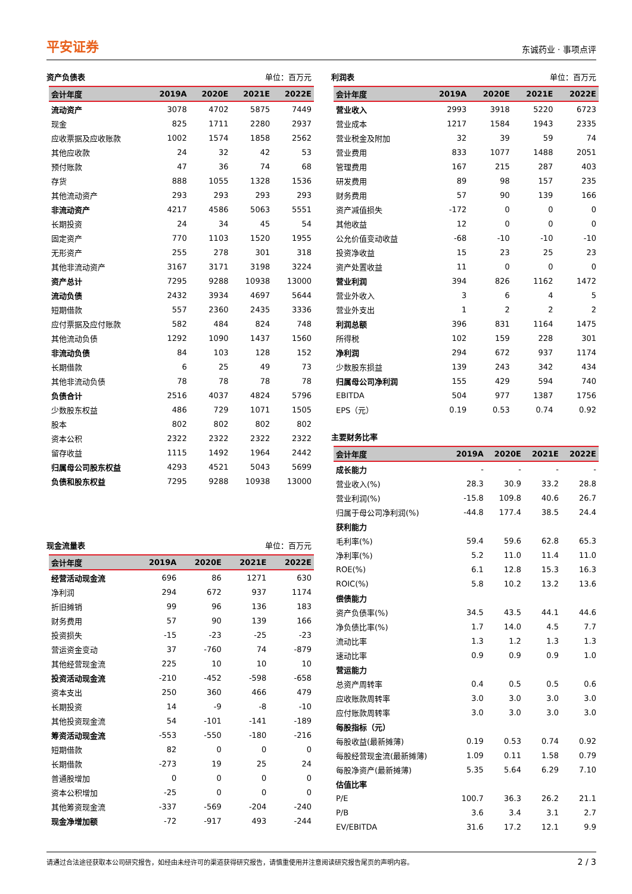平安证券 东诚药业 · 事项点评
资产负债表 单位：百万元
| 会计年度 | 2019A | 2020E | 2021E | 2022E |
| --- | --- | --- | --- | --- |
| 流动资产 | 3078 | 4702 | 5875 | 7449 |
| 现金 | 825 | 1711 | 2280 | 2937 |
| 应收票据及应收账款 | 1002 | 1574 | 1858 | 2562 |
| 其他应收款 | 24 | 32 | 42 | 53 |
| 预付账款 | 47 | 36 | 74 | 68 |
| 存货 | 888 | 1055 | 1328 | 1536 |
| 其他流动资产 | 293 | 293 | 293 | 293 |
| 非流动资产 | 4217 | 4586 | 5063 | 5551 |
| 长期投资 | 24 | 34 | 45 | 54 |
| 固定资产 | 770 | 1103 | 1520 | 1955 |
| 无形资产 | 255 | 278 | 301 | 318 |
| 其他非流动资产 | 3167 | 3171 | 3198 | 3224 |
| 资产总计 | 7295 | 9288 | 10938 | 13000 |
| 流动负债 | 2432 | 3934 | 4697 | 5644 |
| 短期借款 | 557 | 2360 | 2435 | 3336 |
| 应付票据及应付账款 | 582 | 484 | 824 | 748 |
| 其他流动负债 | 1292 | 1090 | 1437 | 1560 |
| 非流动负债 | 84 | 103 | 128 | 152 |
| 长期借款 | 6 | 25 | 49 | 73 |
| 其他非流动负债 | 78 | 78 | 78 | 78 |
| 负债合计 | 2516 | 4037 | 4824 | 5796 |
| 少数股东权益 | 486 | 729 | 1071 | 1505 |
| 股本 | 802 | 802 | 802 | 802 |
| 资本公积 | 2322 | 2322 | 2322 | 2322 |
| 留存收益 | 1115 | 1492 | 1964 | 2442 |
| 归属母公司股东权益 | 4293 | 4521 | 5043 | 5699 |
| 负债和股东权益 | 7295 | 9288 | 10938 | 13000 |
现金流量表 单位：百万元
| 会计年度 | 2019A | 2020E | 2021E | 2022E |
| --- | --- | --- | --- | --- |
| 经营活动现金流 | 696 | 86 | 1271 | 630 |
| 净利润 | 294 | 672 | 937 | 1174 |
| 折旧摊销 | 99 | 96 | 136 | 183 |
| 财务费用 | 57 | 90 | 139 | 166 |
| 投资损失 | -15 | -23 | -25 | -23 |
| 营运资金变动 | 37 | -760 | 74 | -879 |
| 其他经营现金流 | 225 | 10 | 10 | 10 |
| 投资活动现金流 | -210 | -452 | -598 | -658 |
| 资本支出 | 250 | 360 | 466 | 479 |
| 长期投资 | 14 | -9 | -8 | -10 |
| 其他投资现金流 | 54 | -101 | -141 | -189 |
| 筹资活动现金流 | -553 | -550 | -180 | -216 |
| 短期借款 | 82 | 0 | 0 | 0 |
| 长期借款 | -273 | 19 | 25 | 24 |
| 普通股增加 | 0 | 0 | 0 | 0 |
| 资本公积增加 | -25 | 0 | 0 | 0 |
| 其他筹资现金流 | -337 | -569 | -204 | -240 |
| 现金净增加额 | -72 | -917 | 493 | -244 |
利润表 单位：百万元
| 会计年度 | 2019A | 2020E | 2021E | 2022E |
| --- | --- | --- | --- | --- |
| 营业收入 | 2993 | 3918 | 5220 | 6723 |
| 营业成本 | 1217 | 1584 | 1943 | 2335 |
| 营业税金及附加 | 32 | 39 | 59 | 74 |
| 营业费用 | 833 | 1077 | 1488 | 2051 |
| 管理费用 | 167 | 215 | 287 | 403 |
| 研发费用 | 89 | 98 | 157 | 235 |
| 财务费用 | 57 | 90 | 139 | 166 |
| 资产减值损失 | -172 | 0 | 0 | 0 |
| 其他收益 | 12 | 0 | 0 | 0 |
| 公允价值变动收益 | -68 | -10 | -10 | -10 |
| 投资净收益 | 15 | 23 | 25 | 23 |
| 资产处置收益 | 11 | 0 | 0 | 0 |
| 营业利润 | 394 | 826 | 1162 | 1472 |
| 营业外收入 | 3 | 6 | 4 | 5 |
| 营业外支出 | 1 | 2 | 2 | 2 |
| 利润总额 | 396 | 831 | 1164 | 1475 |
| 所得税 | 102 | 159 | 228 | 301 |
| 净利润 | 294 | 672 | 937 | 1174 |
| 少数股东损益 | 139 | 243 | 342 | 434 |
| 归属母公司净利润 | 155 | 429 | 594 | 740 |
| EBITDA | 504 | 977 | 1387 | 1756 |
| EPS（元） | 0.19 | 0.53 | 0.74 | 0.92 |
主要财务比率
| 会计年度 | 2019A | 2020E | 2021E | 2022E |
| --- | --- | --- | --- | --- |
| 成长能力 | - | - | - | - |
| 营业收入(%) | 28.3 | 30.9 | 33.2 | 28.8 |
| 营业利润(%) | -15.8 | 109.8 | 40.6 | 26.7 |
| 归属于母公司净利润(%) | -44.8 | 177.4 | 38.5 | 24.4 |
| 获利能力 | | | | |
| 毛利率(%) | 59.4 | 59.6 | 62.8 | 65.3 |
| 净利率(%) | 5.2 | 11.0 | 11.4 | 11.0 |
| ROE(%) | 6.1 | 12.8 | 15.3 | 16.3 |
| ROIC(%) | 5.8 | 10.2 | 13.2 | 13.6 |
| 偿债能力 | | | | |
| 资产负债率(%) | 34.5 | 43.5 | 44.1 | 44.6 |
| 净负债比率(%) | 1.7 | 14.0 | 4.5 | 7.7 |
| 流动比率 | 1.3 | 1.2 | 1.3 | 1.3 |
| 速动比率 | 0.9 | 0.9 | 0.9 | 1.0 |
| 营运能力 | | | | |
| 总资产周转率 | 0.4 | 0.5 | 0.5 | 0.6 |
| 应收账款周转率 | 3.0 | 3.0 | 3.0 | 3.0 |
| 应付账款周转率 | 3.0 | 3.0 | 3.0 | 3.0 |
| 每股指标（元） | | | | |
| 每股收益(最新摊薄) | 0.19 | 0.53 | 0.74 | 0.92 |
| 每股经营现金流(最新摊薄) | 1.09 | 0.11 | 1.58 | 0.79 |
| 每股净资产(最新摊薄) | 5.35 | 5.64 | 6.29 | 7.10 |
| 估值比率 | | | | |
| P/E | 100.7 | 36.3 | 26.2 | 21.1 |
| P/B | 3.6 | 3.4 | 3.1 | 2.7 |
| EV/EBITDA | 31.6 | 17.2 | 12.1 | 9.9 |
请通过合法途径获取本公司研究报告，如经由未经许可的渠道获得研究报告，请慎重使用并注意阅读研究报告尾页的声明内容。 2 / 3